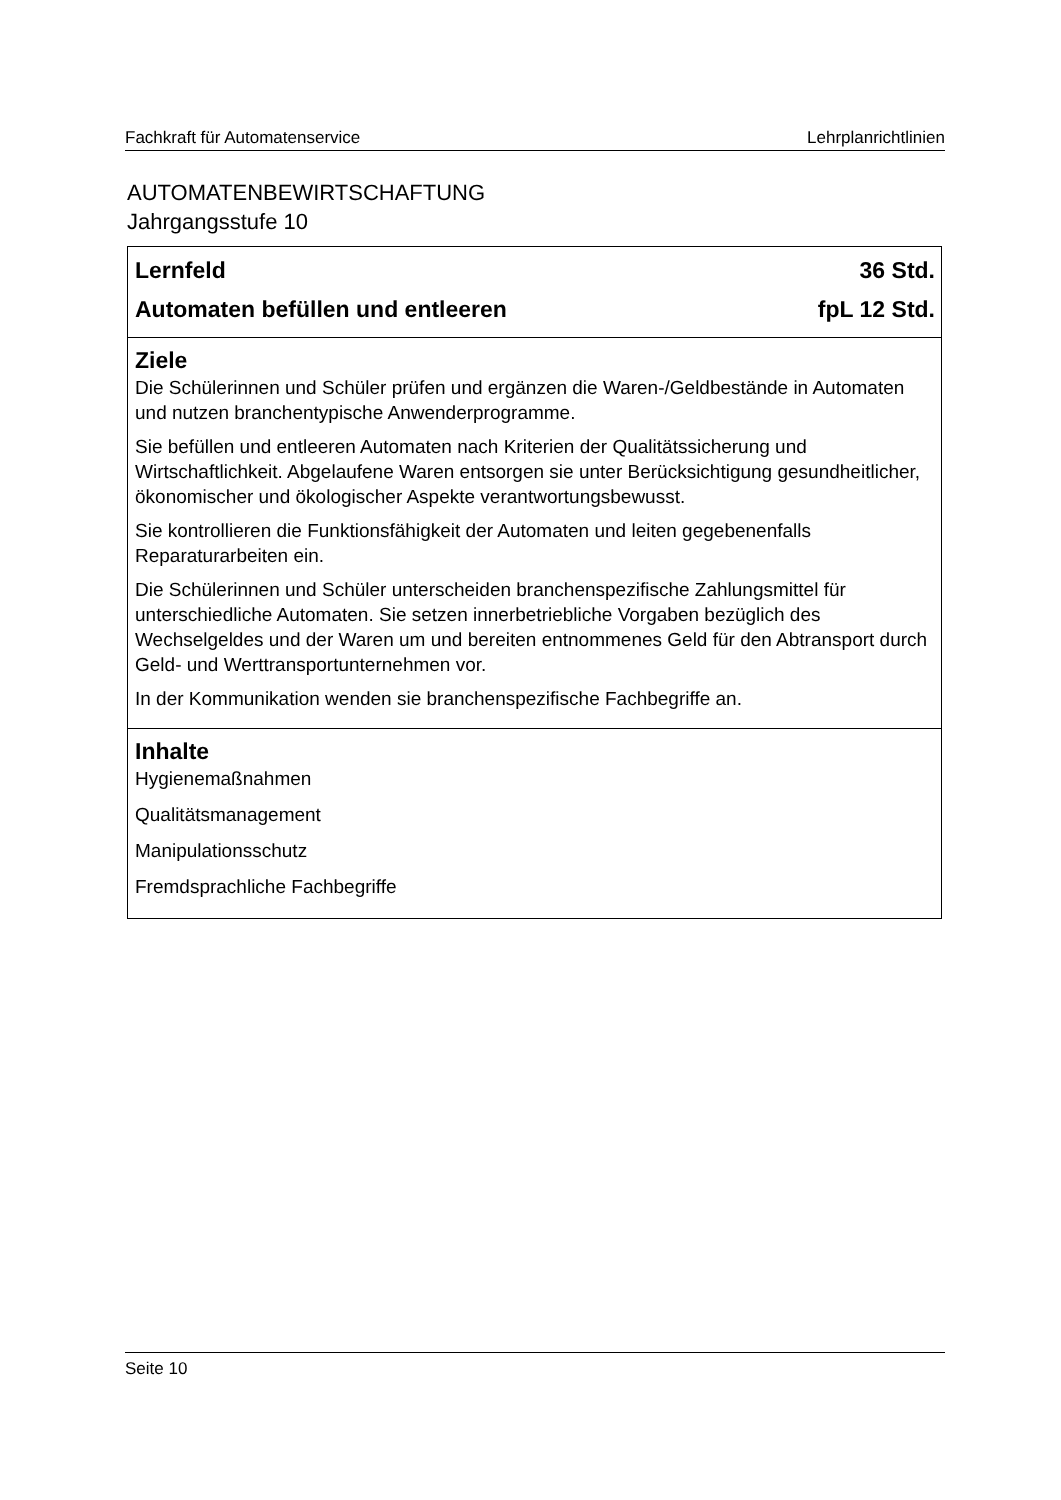Fachkraft für Automatenservice Lehrplanrichtlinien
AUTOMATENBEWIRTSCHAFTUNG
Jahrgangsstufe 10
| Lernfeld 36 Std. Automaten befüllen und entleeren fpL 12 Std. |
| Ziele Die Schülerinnen und Schüler prüfen und ergänzen die Waren-/Geldbestände in Automaten und nutzen branchentypische Anwenderprogramme. Sie befüllen und entleeren Automaten nach Kriterien der Qualitätssicherung und Wirtschaftlichkeit. Abgelaufene Waren entsorgen sie unter Berücksichtigung gesundheitlicher, ökonomischer und ökologischer Aspekte verantwortungsbewusst. Sie kontrollieren die Funktionsfähigkeit der Automaten und leiten gegebenenfalls Reparaturarbeiten ein. Die Schülerinnen und Schüler unterscheiden branchenspezifische Zahlungsmittel für unterschiedliche Automaten. Sie setzen innerbetriebliche Vorgaben bezüglich des Wechselgeldes und der Waren um und bereiten entnommenes Geld für den Abtransport durch Geld- und Werttransportunternehmen vor. In der Kommunikation wenden sie branchenspezifische Fachbegriffe an. |
| Inhalte Hygienemaßnahmen Qualitätsmanagement Manipulationsschutz Fremdsprachliche Fachbegriffe |
Seite 10